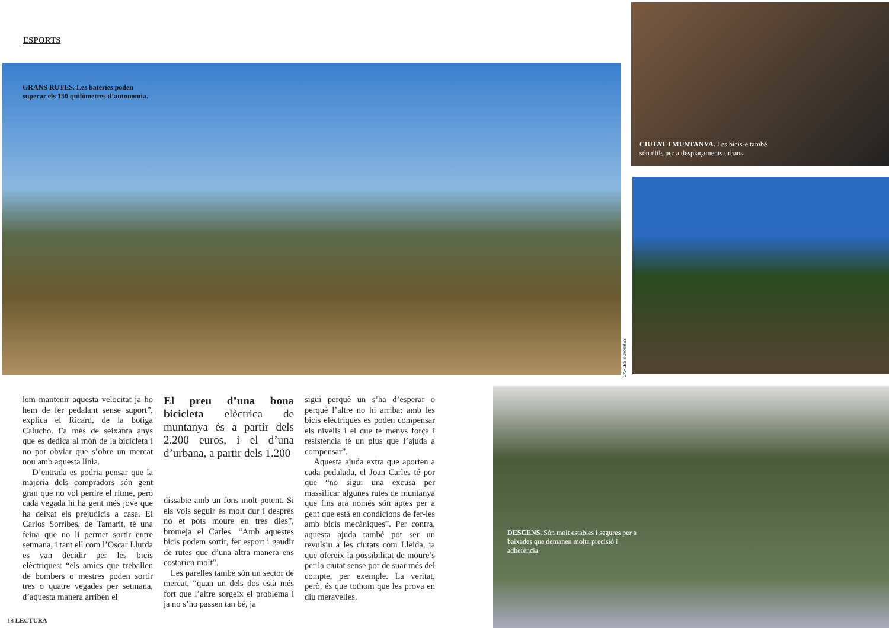ESPORTS
GRANS RUTES. Les bateries poden superar els 150 quilòmetres d’autonomia.
CARLES SORRIBES
CIUTAT I MUNTANYA. Les bicis-e també són útils per a desplaçaments urbans.
lem mantenir aquesta velocitat ja ho hem de fer pedalant sense suport”, explica el Ricard, de la botiga Calucho. Fa més de seixanta anys que es dedica al món de la bicicleta i no pot obviar que s’obre un mercat nou amb aquesta línia.
D’entrada es podria pensar que la majoria dels compradors són gent gran que no vol perdre el ritme, però cada vegada hi ha gent més jove que ha deixat els prejudicis a casa. El Carlos Sorribes, de Tamarit, té una feina que no li permet sortir entre setmana, i tant ell com l’Oscar Llurda es van decidir per les bicis elèctriques: “els amics que treballen de bombers o mestres poden sortir tres o quatre vegades per setmana, d’aquesta manera arriben el
El preu d’una bona bicicleta elèctrica de muntanya és a partir dels 2.200 euros, i el d’una d’urbana, a partir dels 1.200
dissabte amb un fons molt potent. Si els vols seguir és molt dur i després no et pots moure en tres dies”, bromeja el Carles. “Amb aquestes bicis podem sortir, fer esport i gaudir de rutes que d’una altra manera ens costarien molt”.
Les parelles també són un sector de mercat, “quan un dels dos està més fort que l’altre sorgeix el problema i ja no s’ho passen tan bé, ja
sigui perquè un s’ha d’esperar o perquè l’altre no hi arriba: amb les bicis elèctriques es poden compensar els nivells i el que té menys força i resistència té un plus que l’ajuda a compensar”.
Aquesta ajuda extra que aporten a cada pedalada, el Joan Carles té por que “no sigui una excusa per massificar algunes rutes de muntanya que fins ara només són aptes per a gent que està en condicions de fer-les amb bicis mecàniques”. Per contra, aquesta ajuda també pot ser un revulsiu a les ciutats com Lleida, ja que ofereix la possibilitat de moure’s per la ciutat sense por de suar més del compte, per exemple. La veritat, però, és que tothom que les prova en diu meravelles.
DESCENS. Són molt estables i segures per a baixades que demanen molta precisió i adherència
18 LECTURA